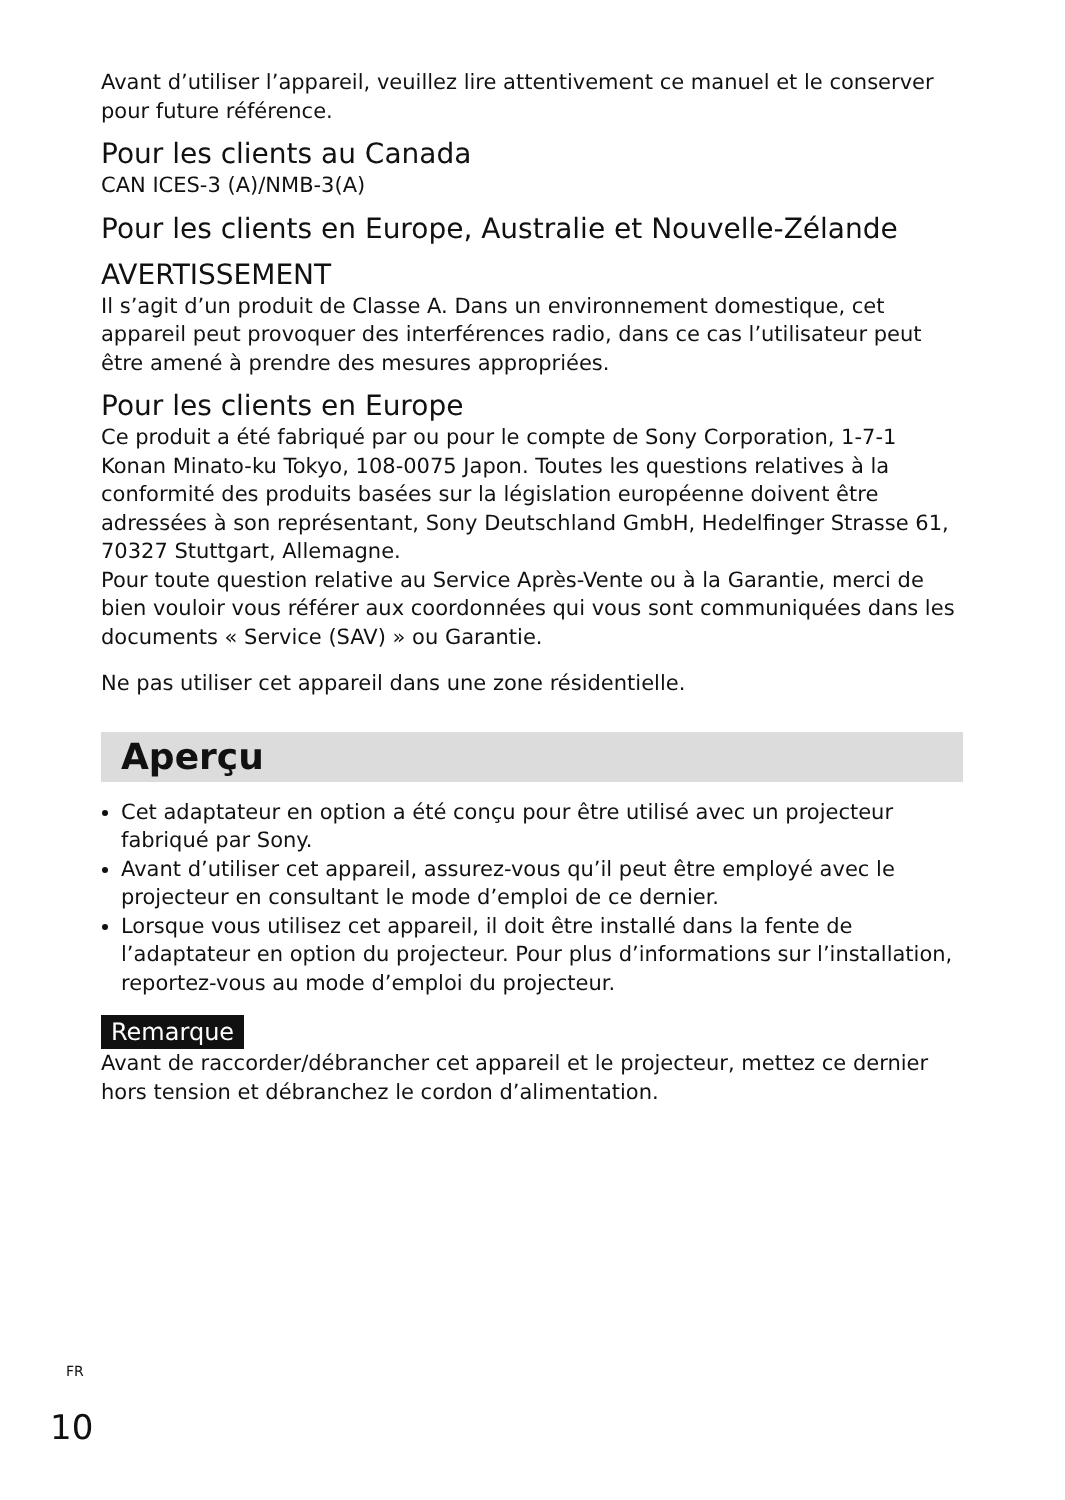Avant d’utiliser l’appareil, veuillez lire attentivement ce manuel et le conserver pour future référence.
Pour les clients au Canada
CAN ICES-3 (A)/NMB-3(A)
Pour les clients en Europe, Australie et Nouvelle-Zélande
AVERTISSEMENT
Il s’agit d’un produit de Classe A. Dans un environnement domestique, cet appareil peut provoquer des interférences radio, dans ce cas l’utilisateur peut être amené à prendre des mesures appropriées.
Pour les clients en Europe
Ce produit a été fabriqué par ou pour le compte de Sony Corporation, 1-7-1 Konan Minato-ku Tokyo, 108-0075 Japon. Toutes les questions relatives à la conformité des produits basées sur la législation européenne doivent être adressées à son représentant, Sony Deutschland GmbH, Hedelfinger Strasse 61, 70327 Stuttgart, Allemagne.
Pour toute question relative au Service Après-Vente ou à la Garantie, merci de bien vouloir vous référer aux coordonnées qui vous sont communiquées dans les documents « Service (SAV) » ou Garantie.
Ne pas utiliser cet appareil dans une zone résidentielle.
Aperçu
Cet adaptateur en option a été conçu pour être utilisé avec un projecteur fabriqué par Sony.
Avant d’utiliser cet appareil, assurez-vous qu’il peut être employé avec le projecteur en consultant le mode d’emploi de ce dernier.
Lorsque vous utilisez cet appareil, il doit être installé dans la fente de l’adaptateur en option du projecteur. Pour plus d’informations sur l’installation, reportez-vous au mode d’emploi du projecteur.
Remarque
Avant de raccorder/débrancher cet appareil et le projecteur, mettez ce dernier hors tension et débranchez le cordon d’alimentation.
<sup>FR</sup>
10